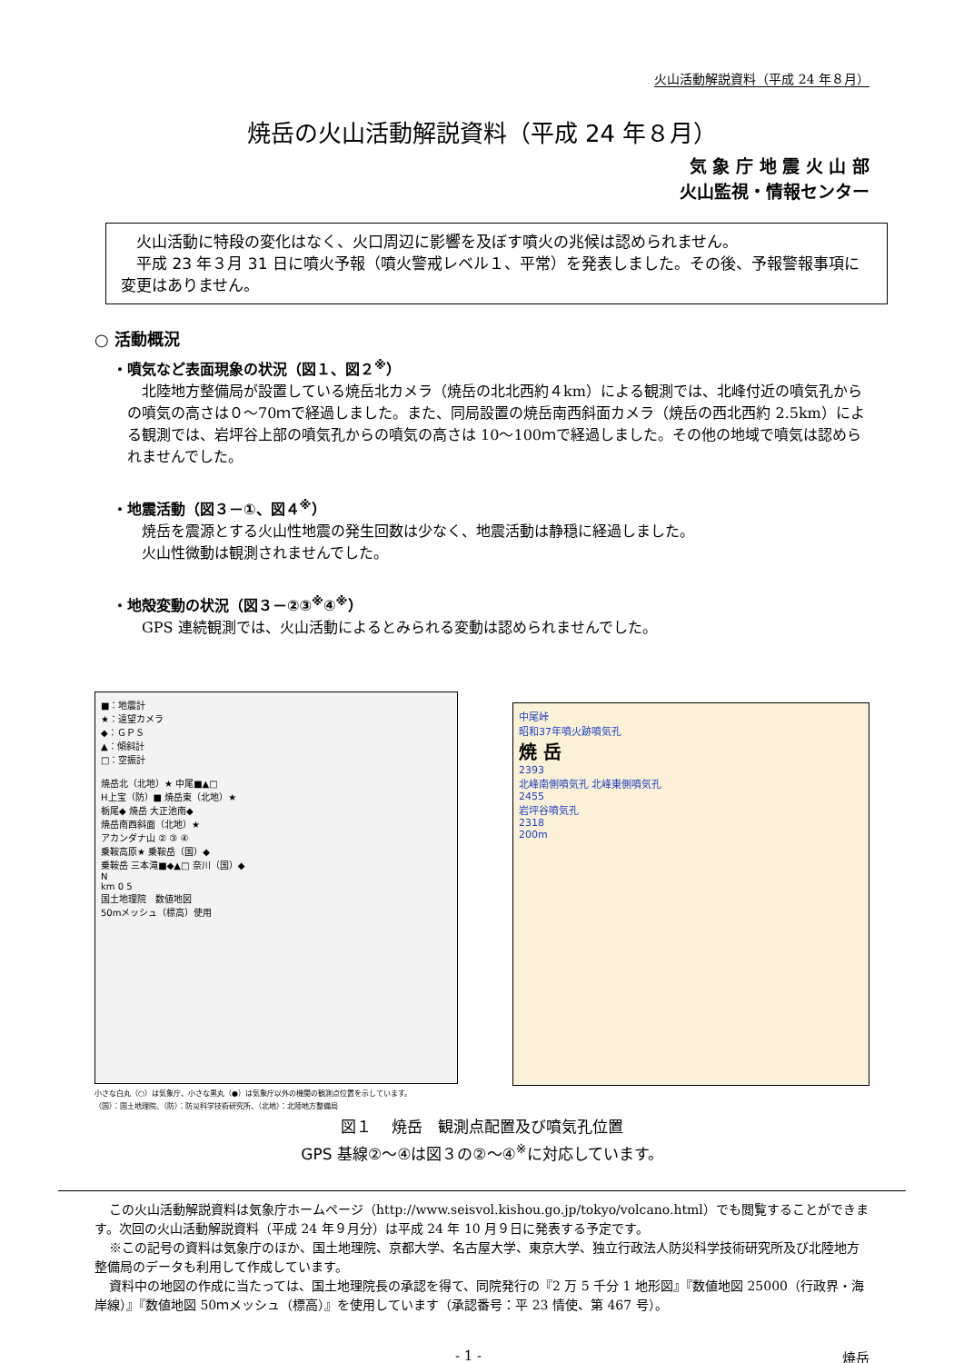火山活動解説資料（平成 24 年８月）
焼岳の火山活動解説資料（平成 24 年８月）
気 象 庁 地 震 火 山 部
火山監視・情報センター
　火山活動に特段の変化はなく、火口周辺に影響を及ぼす噴火の兆候は認められません。
　平成 23 年３月 31 日に噴火予報（噴火警戒レベル１、平常）を発表しました。その後、予報警報事項に変更はありません。
○ 活動概況
・噴気など表面現象の状況（図１、図２<sup>※</sup>）
　北陸地方整備局が設置している焼岳北カメラ（焼岳の北北西約４km）による観測では、北峰付近の噴気孔からの噴気の高さは０～70ｍで経過しました。また、同局設置の焼岳南西斜面カメラ（焼岳の西北西約 2.5km）による観測では、岩坪谷上部の噴気孔からの噴気の高さは 10～100ｍで経過しました。その他の地域で噴気は認められませんでした。
・地震活動（図３－①、図４<sup>※</sup>）
　焼岳を震源とする火山性地震の発生回数は少なく、地震活動は静穏に経過しました。
　火山性微動は観測されませんでした。
・地殻変動の状況（図３－②③<sup>※</sup>④<sup>※</sup>）
　GPS 連続観測では、火山活動によるとみられる変動は認められませんでした。
■：地震計
★：遠望カメラ
◆：ＧＰＳ
▲：傾斜計
□：空振計
焼岳北（北地）★ 中尾■▲□
H上宝（防）■ 焼岳東（北地）★
栃尾◆ 焼岳 大正池南◆
焼岳南西斜面（北地）★
アカンダナ山 ② ③ ④
乗鞍高原★ 乗鞍岳（国）◆
乗鞍岳 三本滝■◆▲□ 奈川（国）◆
N
km 0 5
国土地理院　数値地図
50mメッシュ（標高）使用
小さな白丸（○）は気象庁、小さな黒丸（●）は気象庁以外の機関の観測点位置を示しています。
（国）：国土地理院、（防）：防災科学技術研究所、（北地）：北陸地方整備局
中尾峠
昭和37年噴火跡噴気孔
焼 岳
2393
北峰南側噴気孔 北峰東側噴気孔
2455
岩坪谷噴気孔
2318
200m
図１　 焼岳　観測点配置及び噴気孔位置
GPS 基線②～④は図３の②～④<sup>※</sup>に対応しています。
この火山活動解説資料は気象庁ホームページ（http://www.seisvol.kishou.go.jp/tokyo/volcano.html）でも閲覧することができます。次回の火山活動解説資料（平成 24 年９月分）は平成 24 年 10 月９日に発表する予定です。
※この記号の資料は気象庁のほか、国土地理院、京都大学、名古屋大学、東京大学、独立行政法人防災科学技術研究所及び北陸地方整備局のデータも利用して作成しています。
資料中の地図の作成に当たっては、国土地理院長の承認を得て、同院発行の『2 万 5 千分 1 地形図』『数値地図 25000（行政界・海岸線）』『数値地図 50ｍメッシュ（標高）』を使用しています（承認番号：平 23 情使、第 467 号）。
- 1 - 焼岳